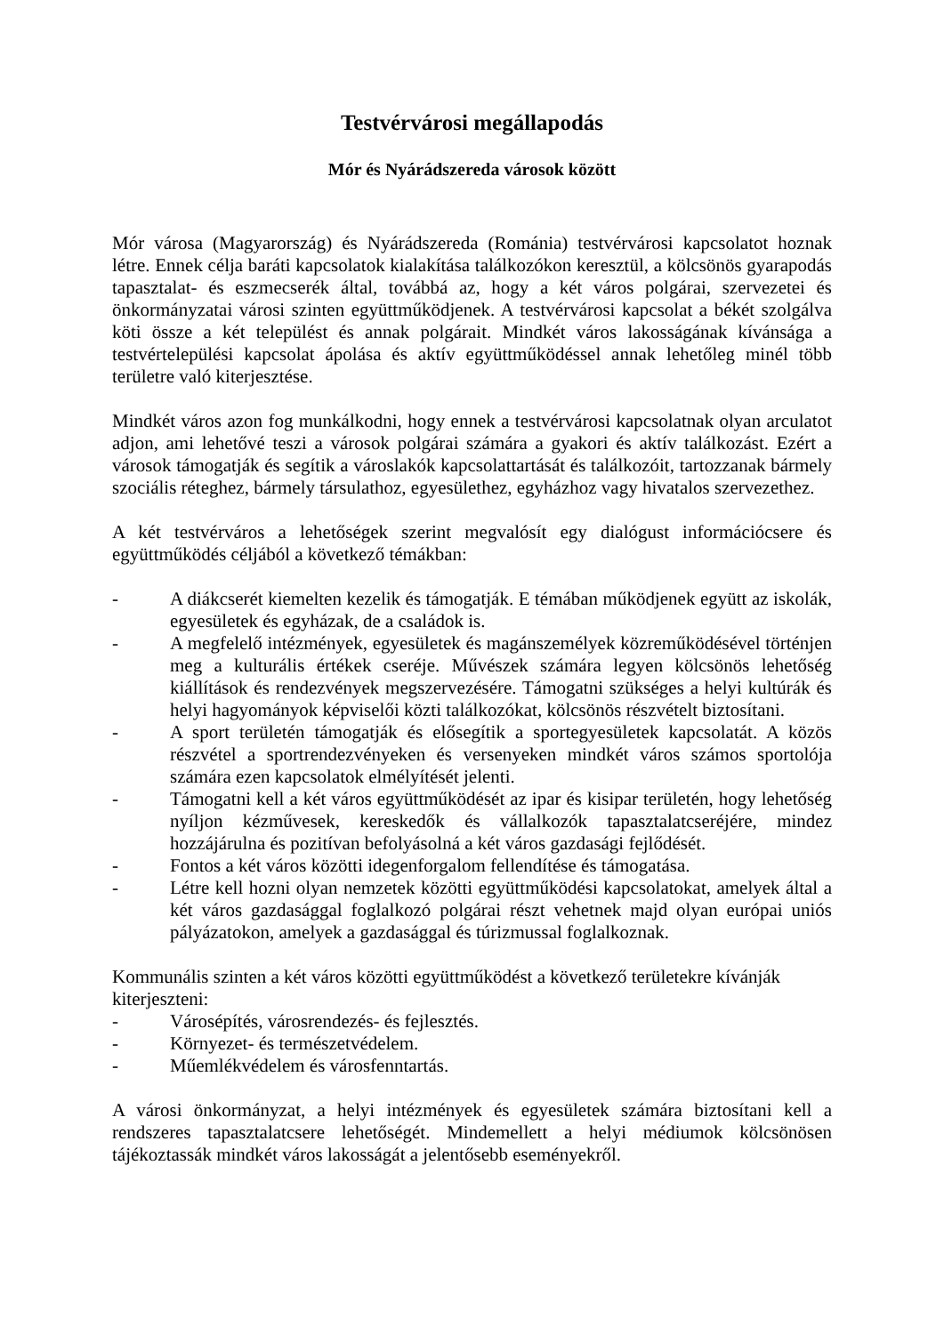Testvérvárosi megállapodás
Mór és Nyárádszereda városok között
Mór városa (Magyarország) és Nyárádszereda (Románia) testvérvárosi kapcsolatot hoznak létre. Ennek célja baráti kapcsolatok kialakítása találkozókon keresztül, a kölcsönös gyarapodás tapasztalat- és eszmecserék által, továbbá az, hogy a két város polgárai, szervezetei és önkormányzatai városi szinten együttműködjenek. A testvérvárosi kapcsolat a békét szolgálva köti össze a két települést és annak polgárait. Mindkét város lakosságának kívánsága a testvértelepülési kapcsolat ápolása és aktív együttműködéssel annak lehetőleg minél több területre való kiterjesztése.
Mindkét város azon fog munkálkodni, hogy ennek a testvérvárosi kapcsolatnak olyan arculatot adjon, ami lehetővé teszi a városok polgárai számára a gyakori és aktív találkozást. Ezért a városok támogatják és segítik a városlakók kapcsolattartását és találkozóit, tartozzanak bármely szociális réteghez, bármely társulathoz, egyesülethez, egyházhoz vagy hivatalos szervezethez.
A két testvérváros a lehetőségek szerint megvalósít egy dialógust információcsere és együttműködés céljából a következő témákban:
- A diákcserét kiemelten kezelik és támogatják. E témában működjenek együtt az iskolák, egyesületek és egyházak, de a családok is.
- A megfelelő intézmények, egyesületek és magánszemélyek közreműködésével történjen meg a kulturális értékek cseréje. Művészek számára legyen kölcsönös lehetőség kiállítások és rendezvények megszervezésére. Támogatni szükséges a helyi kultúrák és helyi hagyományok képviselői közti találkozókat, kölcsönös részvételt biztosítani.
- A sport területén támogatják és elősegítik a sportegyesületek kapcsolatát. A közös részvétel a sportrendezvényeken és versenyeken mindkét város számos sportolója számára ezen kapcsolatok elmélyítését jelenti.
- Támogatni kell a két város együttműködését az ipar és kisipar területén, hogy lehetőség nyíljon kézművesek, kereskedők és vállalkozók tapasztalatcseréjére, mindez hozzájárulna és pozitívan befolyásolná a két város gazdasági fejlődését.
- Fontos a két város közötti idegenforgalom fellendítése és támogatása.
- Létre kell hozni olyan nemzetek közötti együttműködési kapcsolatokat, amelyek által a két város gazdasággal foglalkozó polgárai részt vehetnek majd olyan európai uniós pályázatokon, amelyek a gazdasággal és túrizmussal foglalkoznak.
Kommunális szinten a két város közötti együttműködést a következő területekre kívánják kiterjeszteni:
- Városépítés, városrendezés- és fejlesztés.
- Környezet- és természetvédelem.
- Műemlékvédelem és városfenntartás.
A városi önkormányzat, a helyi intézmények és egyesületek számára biztosítani kell a rendszeres tapasztalatcsere lehetőségét. Mindemellett a helyi médiumok kölcsönösen tájékoztassák mindkét város lakosságát a jelentősebb eseményekről.